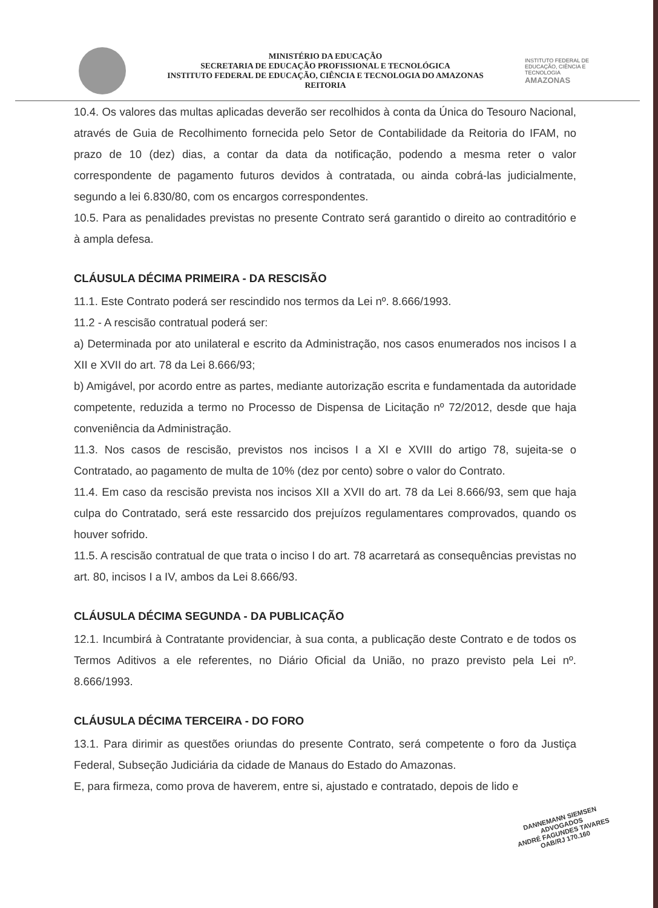MINISTÉRIO DA EDUCAÇÃO
SECRETARIA DE EDUCAÇÃO PROFISSIONAL E TECNOLÓGICA
INSTITUTO FEDERAL DE EDUCAÇÃO, CIÊNCIA E TECNOLOGIA DO AMAZONAS
REITORIA
INSTITUTO FEDERAL DE EDUCAÇÃO, CIÊNCIA E TECNOLOGIA
AMAZONAS
10.4. Os valores das multas aplicadas deverão ser recolhidos à conta da Única do Tesouro Nacional, através de Guia de Recolhimento fornecida pelo Setor de Contabilidade da Reitoria do IFAM, no prazo de 10 (dez) dias, a contar da data da notificação, podendo a mesma reter o valor correspondente de pagamento futuros devidos à contratada, ou ainda cobrá-las judicialmente, segundo a lei 6.830/80, com os encargos correspondentes.
10.5. Para as penalidades previstas no presente Contrato será garantido o direito ao contraditório e à ampla defesa.
CLÁUSULA DÉCIMA PRIMEIRA - DA RESCISÃO
11.1. Este Contrato poderá ser rescindido nos termos da Lei nº. 8.666/1993.
11.2 - A rescisão contratual poderá ser:
a) Determinada por ato unilateral e escrito da Administração, nos casos enumerados nos incisos I a XII e XVII do art. 78 da Lei 8.666/93;
b) Amigável, por acordo entre as partes, mediante autorização escrita e fundamentada da autoridade competente, reduzida a termo no Processo de Dispensa de Licitação nº 72/2012, desde que haja conveniência da Administração.
11.3. Nos casos de rescisão, previstos nos incisos I a XI e XVIII do artigo 78, sujeita-se o Contratado, ao pagamento de multa de 10% (dez por cento) sobre o valor do Contrato.
11.4. Em caso da rescisão prevista nos incisos XII a XVII do art. 78 da Lei 8.666/93, sem que haja culpa do Contratado, será este ressarcido dos prejuízos regulamentares comprovados, quando os houver sofrido.
11.5. A rescisão contratual de que trata o inciso I do art. 78 acarretará as consequências previstas no art. 80, incisos I a IV, ambos da Lei 8.666/93.
CLÁUSULA DÉCIMA SEGUNDA - DA PUBLICAÇÃO
12.1. Incumbirá à Contratante providenciar, à sua conta, a publicação deste Contrato e de todos os Termos Aditivos a ele referentes, no Diário Oficial da União, no prazo previsto pela Lei nº. 8.666/1993.
CLÁUSULA DÉCIMA TERCEIRA - DO FORO
13.1. Para dirimir as questões oriundas do presente Contrato, será competente o foro da Justiça Federal, Subseção Judiciária da cidade de Manaus do Estado do Amazonas.
E, para firmeza, como prova de haverem, entre si, ajustado e contratado, depois de lido e
DANNEMANN SIEMSEN
ADVOGADOS
ANDRÉ FAGUNDES TAVARES
OAB/RJ 170.160